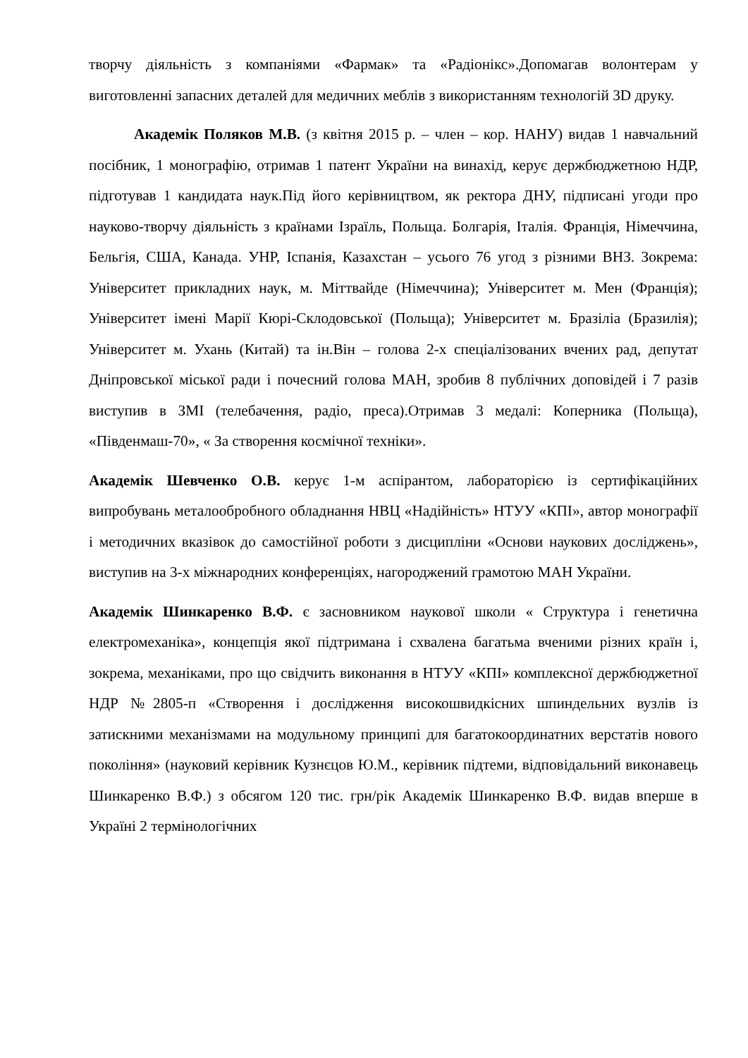творчу діяльність з компаніями «Фармак» та «Радіонікс».Допомагав волонтерам у виготовленні запасних деталей для медичних меблів з використанням технологій 3D друку.
Академік Поляков М.В. (з квітня 2015 р. – член – кор. НАНУ) видав 1 навчальний посібник, 1 монографію, отримав 1 патент України на винахід, керує держбюджетною НДР, підготував 1 кандидата наук.Під його керівництвом, як ректора ДНУ, підписані угоди про науково-творчу діяльність з країнами Ізраїль, Польща. Болгарія, Італія. Франція, Німеччина, Бельгія, США, Канада. УНР, Іспанія, Казахстан – усього 76 угод з різними ВНЗ. Зокрема: Університет прикладних наук, м. Міттвайде (Німеччина); Університет м. Мен (Франція); Університет імені Марії Кюрі-Склодовської (Польща); Університет м. Бразіліа (Бразилія); Університет м. Ухань (Китай) та ін.Він – голова 2-х спеціалізованих вчених рад, депутат Дніпровської міської ради і почесний голова МАН, зробив 8 публічних доповідей і 7 разів виступив в ЗМІ (телебачення, радіо, преса).Отримав 3 медалі: Коперника (Польща), «Південмаш-70», « За створення космічної техніки».
Академік Шевченко О.В. керує 1-м аспірантом, лабораторією із сертифікаційних випробувань металообробного обладнання НВЦ «Надійність» НТУУ «КПІ», автор монографії і методичних вказівок до самостійної роботи з дисципліни «Основи наукових досліджень», виступив на 3-х міжнародних конференціях, нагороджений грамотою МАН України.
Академік Шинкаренко В.Ф. є засновником наукової школи « Структура і генетична електромеханіка», концепція якої підтримана і схвалена багатьма вченими різних країн і, зокрема, механіками, про що свідчить виконання в НТУУ «КПІ» комплексної держбюджетної НДР №2805-п «Створення і дослідження високошвидкісних шпиндельних вузлів із затискними механізмами на модульному принципі для багатокоординатних верстатів нового покоління» (науковий керівник Кузнєцов Ю.М., керівник підтеми, відповідальний виконавець Шинкаренко В.Ф.) з обсягом 120 тис. грн/рік Академік Шинкаренко В.Ф. видав вперше в Україні 2 термінологічних